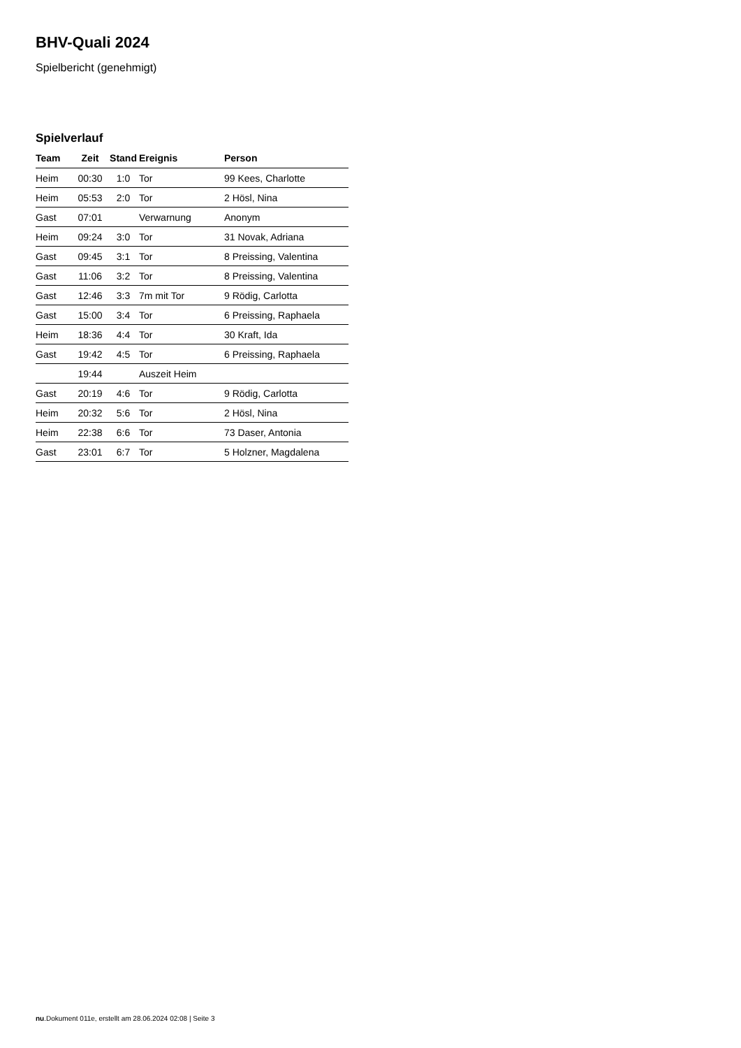BHV-Quali 2024
Spielbericht (genehmigt)
Spielverlauf
| Team | Zeit | Stand | Ereignis | Person |
| --- | --- | --- | --- | --- |
| Heim | 00:30 | 1:0 | Tor | 99 Kees, Charlotte |
| Heim | 05:53 | 2:0 | Tor | 2 Hösl, Nina |
| Gast | 07:01 | | Verwarnung | Anonym |
| Heim | 09:24 | 3:0 | Tor | 31 Novak, Adriana |
| Gast | 09:45 | 3:1 | Tor | 8 Preissing, Valentina |
| Gast | 11:06 | 3:2 | Tor | 8 Preissing, Valentina |
| Gast | 12:46 | 3:3 | 7m mit Tor | 9 Rödig, Carlotta |
| Gast | 15:00 | 3:4 | Tor | 6 Preissing, Raphaela |
| Heim | 18:36 | 4:4 | Tor | 30 Kraft, Ida |
| Gast | 19:42 | 4:5 | Tor | 6 Preissing, Raphaela |
| | 19:44 | | Auszeit Heim | |
| Gast | 20:19 | 4:6 | Tor | 9 Rödig, Carlotta |
| Heim | 20:32 | 5:6 | Tor | 2 Hösl, Nina |
| Heim | 22:38 | 6:6 | Tor | 73 Daser, Antonia |
| Gast | 23:01 | 6:7 | Tor | 5 Holzner, Magdalena |
nu.Dokument 011e, erstellt am 28.06.2024 02:08 | Seite 3